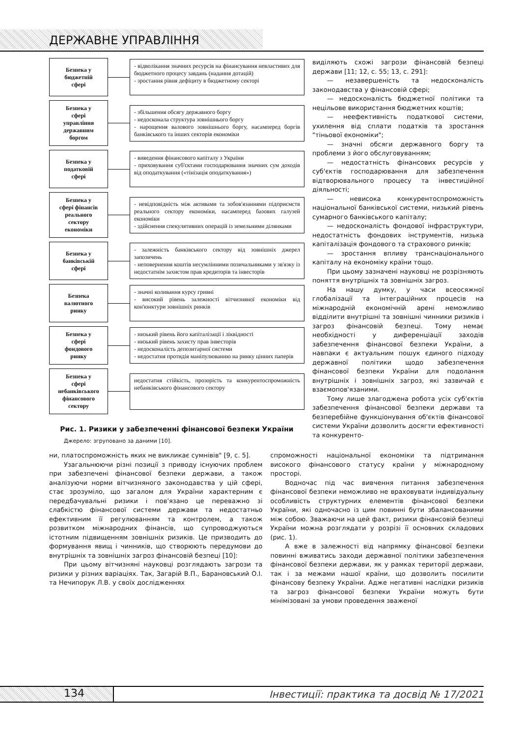ДЕРЖАВНЕ УПРАВЛІННЯ
Безпека у
бюджетній
сфері
- відволікання значних ресурсів на фінансування невластивих для бюджетного процесу завдань (надання дотацій)
- зростання рівня дефіциту в бюджетному секторі
Безпека у
сфері
управління
державним
боргом
- збільшення обсягу державного боргу
- недосконала структура зовнішнього боргу
- нарощення валового зовнішнього боргу, насамперед боргів банківського та інших секторів економіки
Безпека у
податковій
сфері
- виведення фінансового капіталу з України
- приховування суб'єктами господарювання значних сум доходів від оподаткування («тінізація оподаткування»)
Безпека у
сфері фінансів
реального
сектору
економіки
- невідповідність між активами та зобов'язаннями підприємств реального сектору економіки, насамперед базових галузей економіки
- здійснення спекулятивних операцій із земельними ділянками
Безпека у
банківській
сфері
- залежність банківського сектору від зовнішніх джерел запозичень
- неповернення коштів несумлінними позичальниками у зв'язку із недостатнім захистом прав кредиторів та інвесторів
Безпека
валютного
ринку
- значні коливання курсу гривні
- високий рівень залежності вітчизняної економіки від кон'юнктури зовнішніх ринків
Безпека у
сфері
фондового
ринку
- низький рівень його капіталізації і ліквідності
- низький рівень захисту прав інвесторів
- недосконалість депозитарної системи
- недостатня протидія маніпулюванню на ринку цінних паперів
Безпека у
сфері
небанківського
фінансового
сектору
недостатня стійкість, прозорість та конкурентоспроможність небанківського фінансового сектору
Рис. 1. Ризики у забезпеченні фінансової безпеки України
Джерело: згруповано за даними [10].
виділяють схожі загрози фінансовій безпеці держави [11; 12, с. 55; 13, с. 291]:
— незавершеність та недосконалість законодавства у фінансовій сфері;
— недосконалість бюджетної політики та нецільове використання бюджетних коштів;
— неефективність податкової системи, ухилення від сплати податків та зростання "тіньової економіки";
— значні обсяги державного боргу та проблеми з його обслуговуванням;
— недостатність фінансових ресурсів у суб'єктів господарювання для забезпечення відтворювального процесу та інвестиційної діяльності;
— невисока конкурентоспроможність національної банківської системи, низький рівень сумарного банківського капіталу;
— недосконалість фондової інфраструктури, недостатність фондових інструментів, низька капіталізація фондового та страхового ринків;
— зростання впливу транснаціонального капіталу на економіку країни тощо.
При цьому зазначені науковці не розрізняють поняття внутрішніх та зовнішніх загроз.
На нашу думку, у часи всеосяжної глобалізації та інтеграційних процесів на міжнародній економічній арені неможливо відділити внутрішні та зовнішні чинники ризиків і загроз фінансовій безпеці. Тому немає необхідності у диференціації заходів забезпечення фінансової безпеки України, а навпаки є актуальним пошук єдиного підходу державної політики щодо забезпечення фінансової безпеки України для подолання внутрішніх і зовнішніх загроз, які зазвичай є взаємопов'язаними.
Тому лише злагоджена робота усіх суб'єктів забезпечення фінансової безпеки держави та безперебійне функціонування об'єктів фінансової системи України дозволить досягти ефективності та конкуренто-
ни, платоспроможність яких не викликає сумнівів" [9, с. 5].
Узагальнюючи різні позиції з приводу існуючих проблем при забезпечені фінансової безпеки держави, а також аналізуючи норми вітчизняного законодавства у цій сфері, стає зрозуміло, що загалом для України характерним є передбачувальні ризики і пов'язано це переважно зі слабкістю фінансової системи держави та недостатньо ефективним її регулюванням та контролем, а також розвитком міжнародних фінансів, що супроводжуються істотним підвищенням зовнішніх ризиків. Це призводить до формування явищ і чинників, що створюють передумови до внутрішніх та зовнішніх загроз фінансовій безпеці [10]:
При цьому вітчизняні науковці розглядають загрози та ризики у різних варіаціях. Так, Загарій В.П., Барановський О.І. та Нечипорук Л.В. у своїх дослідженнях
спроможності національної економіки та підтримання високого фінансового статусу країни у міжнародному просторі.
Водночас під час вивчення питання забезпечення фінансової безпеки неможливо не враховувати індивідуальну особливість структурних елементів фінансової безпеки України, які одночасно із цим повинні бути збалансованими між собою. Зважаючи на цей факт, ризики фінансовій безпеці України можна розглядати у розрізі її основних складових (рис. 1).
А вже в залежності від напрямку фінансової безпеки повинні вживатись заходи державної політики забезпечення фінансової безпеки держави, як у рамках території держави, так і за межами нашої країни, що дозволить посилити фінансову безпеку України. Адже негативні наслідки ризиків та загроз фінансової безпеки України можуть бути мінімізовані за умови проведення зваженої
134
Інвестиції: практика та досвід № 17/2021